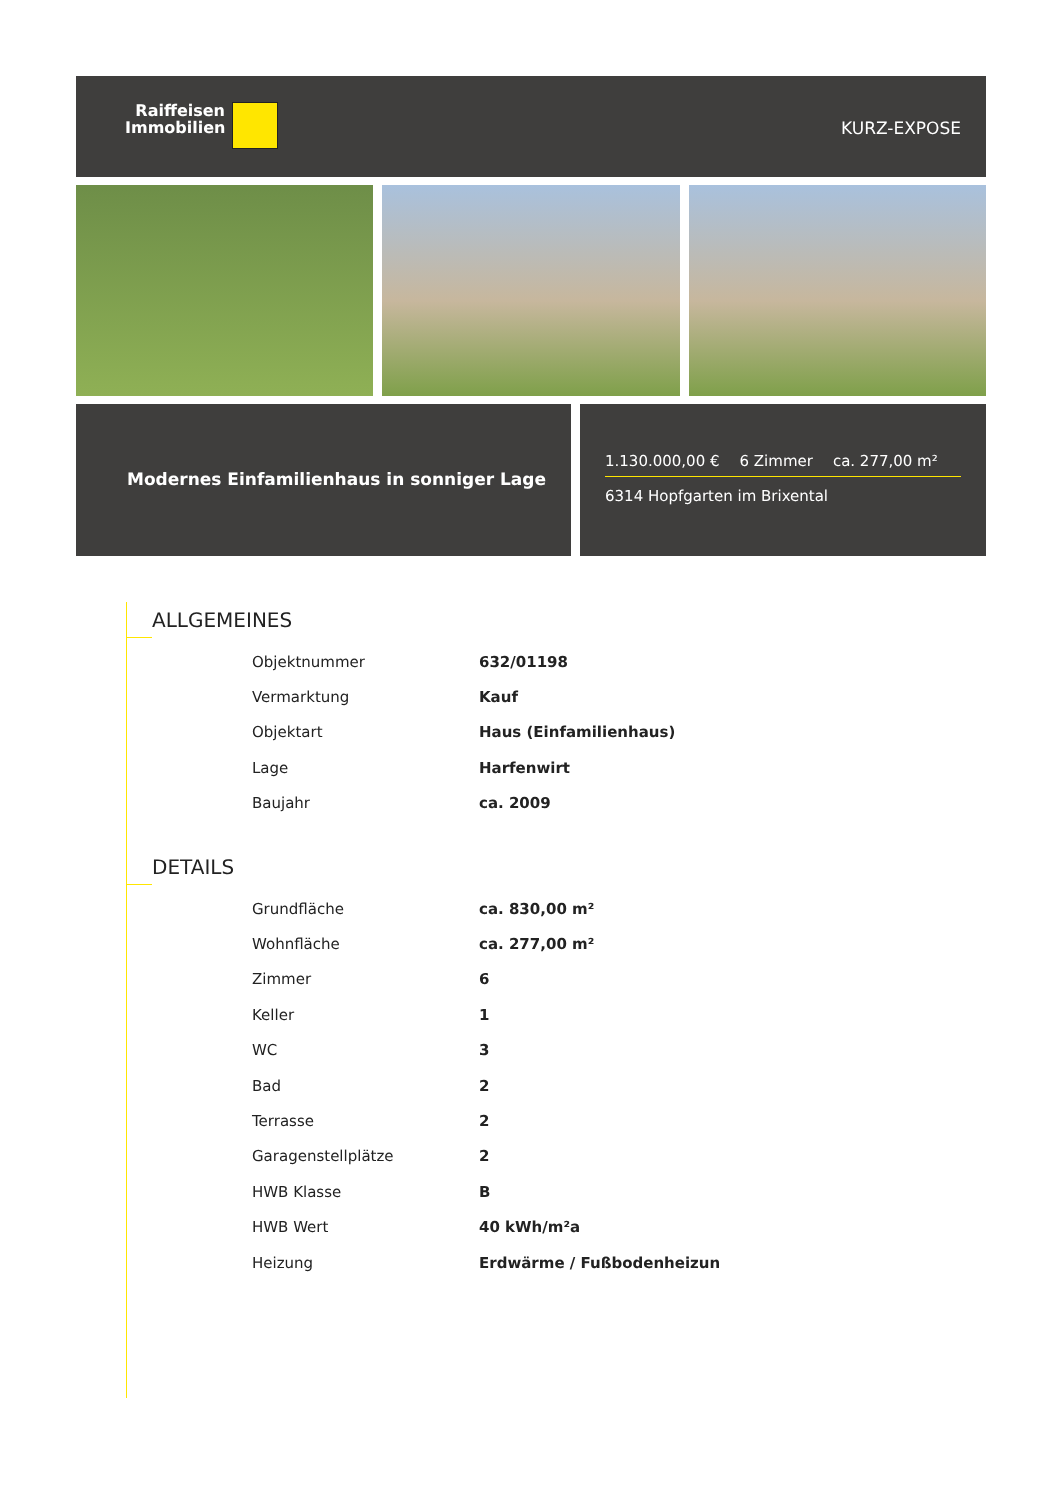Raiffeisen
Immobilien
KURZ-EXPOSE
Modernes Einfamilienhaus in sonniger Lage
1.130.000,00 € 6 Zimmer ca. 277,00 m²
6314 Hopfgarten im Brixental
ALLGEMEINES
| Objektnummer | 632/01198 |
| Vermarktung | Kauf |
| Objektart | Haus (Einfamilienhaus) |
| Lage | Harfenwirt |
| Baujahr | ca. 2009 |
DETAILS
| Grundfläche | ca. 830,00 m² |
| Wohnfläche | ca. 277,00 m² |
| Zimmer | 6 |
| Keller | 1 |
| WC | 3 |
| Bad | 2 |
| Terrasse | 2 |
| Garagenstellplätze | 2 |
| HWB Klasse | B |
| HWB Wert | 40 kWh/m²a |
| Heizung | Erdwärme / Fußbodenheizun |